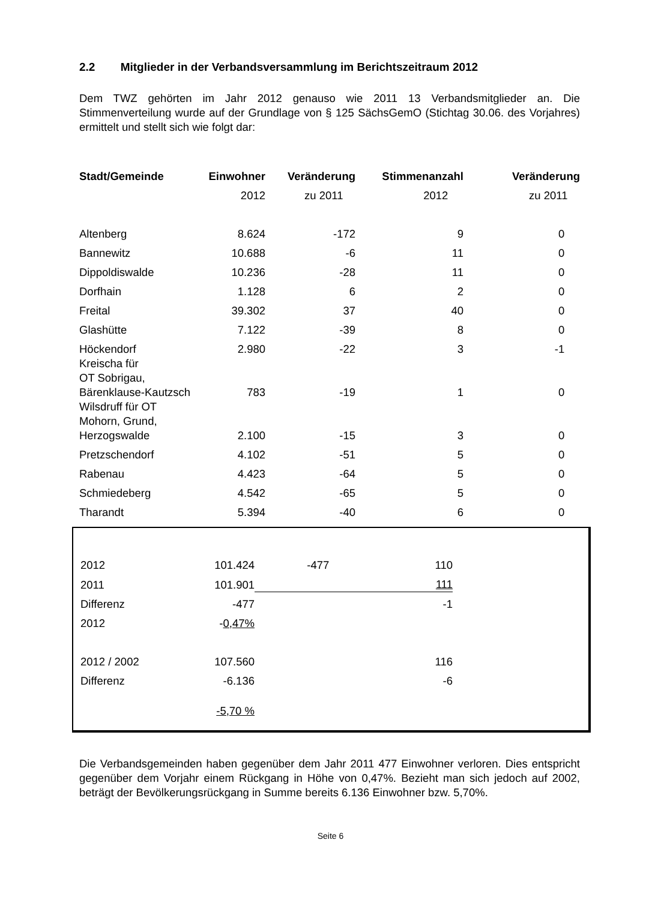2.2 Mitglieder in der Verbandsversammlung im Berichtszeitraum 2012
Dem TWZ gehörten im Jahr 2012 genauso wie 2011 13 Verbandsmitglieder an. Die Stimmenverteilung wurde auf der Grundlage von § 125 SächsGemO (Stichtag 30.06. des Vorjahres) ermittelt und stellt sich wie folgt dar:
| Stadt/Gemeinde | Einwohner | Veränderung | Stimmenanzahl | Veränderung |
| --- | --- | --- | --- | --- |
| | 2012 | zu 2011 | 2012 | zu 2011 |
| Altenberg | 8.624 | -172 | 9 | 0 |
| Bannewitz | 10.688 | -6 | 11 | 0 |
| Dippoldiswalde | 10.236 | -28 | 11 | 0 |
| Dorfhain | 1.128 | 6 | 2 | 0 |
| Freital | 39.302 | 37 | 40 | 0 |
| Glashütte | 7.122 | -39 | 8 | 0 |
| Höckendorf | 2.980 | -22 | 3 | -1 |
| Kreischa für OT Sobrigau, Bärenklause-Kautzsch | 783 | -19 | 1 | 0 |
| Wilsdruff für OT Mohorn, Grund, Herzogswalde | 2.100 | -15 | 3 | 0 |
| Pretzschendorf | 4.102 | -51 | 5 | 0 |
| Rabenau | 4.423 | -64 | 5 | 0 |
| Schmiedeberg | 4.542 | -65 | 5 | 0 |
| Tharandt | 5.394 | -40 | 6 | 0 |
| 2012 | 101.424 | -477 | 110 | |
| 2011 | 101.901 | | 111 | |
| Differenz | -477 | | -1 | |
| 2012 | - 0,47% | | | |
| 2012 / 2002 | 107.560 | | 116 | |
| Differenz | -6.136 | | -6 | |
| | -5,70 % | | | |
Die Verbandsgemeinden haben gegenüber dem Jahr 2011 477 Einwohner verloren. Dies entspricht gegenüber dem Vorjahr einem Rückgang in Höhe von 0,47%. Bezieht man sich jedoch auf 2002, beträgt der Bevölkerungsrückgang in Summe bereits 6.136 Einwohner bzw. 5,70%.
Seite 6